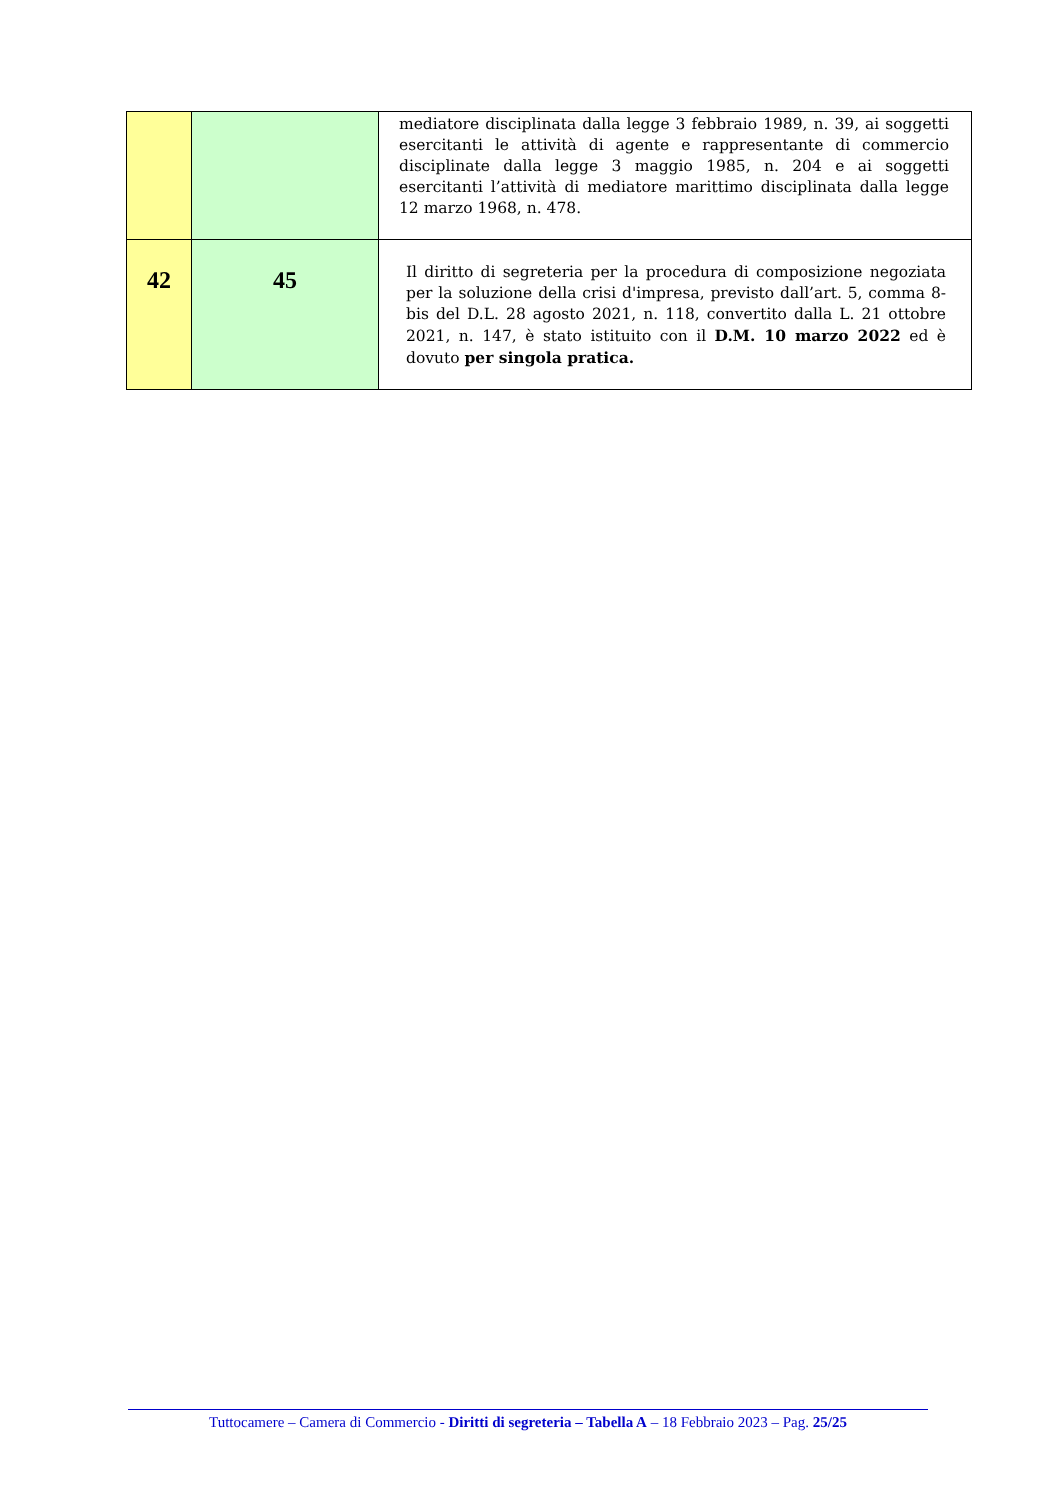| | | mediatore disciplinata dalla legge 3 febbraio 1989, n. 39, ai soggetti esercitanti le attività di agente e rappresentante di commercio disciplinate dalla legge 3 maggio 1985, n. 204 e ai soggetti esercitanti l’attività di mediatore marittimo disciplinata dalla legge 12 marzo 1968, n. 478. |
| 42 | 45 | Il diritto di segreteria per la procedura di composizione negoziata per la soluzione della crisi d'impresa, previsto dall’art. 5, comma 8-bis del D.L. 28 agosto 2021, n. 118, convertito dalla L. 21 ottobre 2021, n. 147, è stato istituito con il D.M. 10 marzo 2022 ed è dovuto per singola pratica. |
Tuttocamere – Camera di Commercio - Diritti di segreteria – Tabella A – 18 Febbraio 2023 – Pag. 25/25